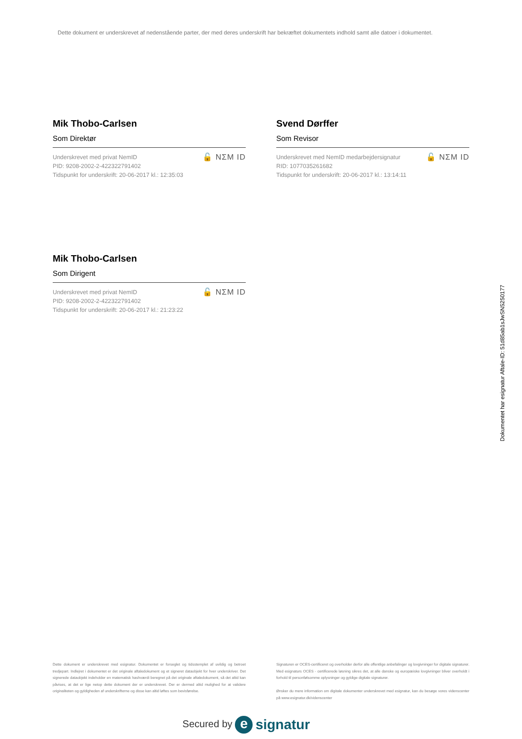Dette dokument er underskrevet af nedenstående parter, der med deres underskrift har bekræftet dokumentets indhold samt alle datoer i dokumentet.
Mik Thobo-Carlsen
Som Direktør
Underskrevet med privat NemID
PID: 9208-2002-2-422322791402
Tidspunkt for underskrift: 20-06-2017 kl.: 12:35:03
🔓 NΣM ID
Svend Dørffer
Som Revisor
Underskrevet med NemID medarbejdersignatur
RID: 1077035261682
Tidspunkt for underskrift: 20-06-2017 kl.: 13:14:11
🔓 NΣM ID
Mik Thobo-Carlsen
Som Dirigent
Underskrevet med privat NemID
PID: 9208-2002-2-422322791402
Tidspunkt for underskrift: 20-06-2017 kl.: 21:23:22
🔓 NΣM ID
Dette dokument er underskrevet med esignatur. Dokumentet er forseglet og tidsstemplet af uvildig og betroet tredjepart. Indlejret i dokumentet er det originale aftaledokument og et signeret dataobjekt for hver underskriver. Det signerede dataobjekt indeholder en matematisk hashværdi beregnet på det originale aftaledokument, så det altid kan påvises, at det er lige netop dette dokument der er underskrevet. Der er dermed altid mulighed for at validere originaliteten og gyldigheden af underskrifterne og disse kan altid løftes som bevisførelse.
Signaturen er OCES-certificeret og overholder derfor alle offentlige anbefalinger og lovgivninger for digitale signaturer. Med esignaturs OCES - certificerede løsning sikres det, at alle danske og europæiske lovgivninger bliver overholdt i forhold til personfølsomme oplysninger og gyldige digitale signaturer.
Ønsker du mere information om digitale dokumenter underskrevet med esignatur, kan du besøge vores videnscenter på www.esignatur.dk/videnscenter
Secured by e signatur
Dokumentet har esignatur Aftale-ID: 51d85ab1sJwSN5250177